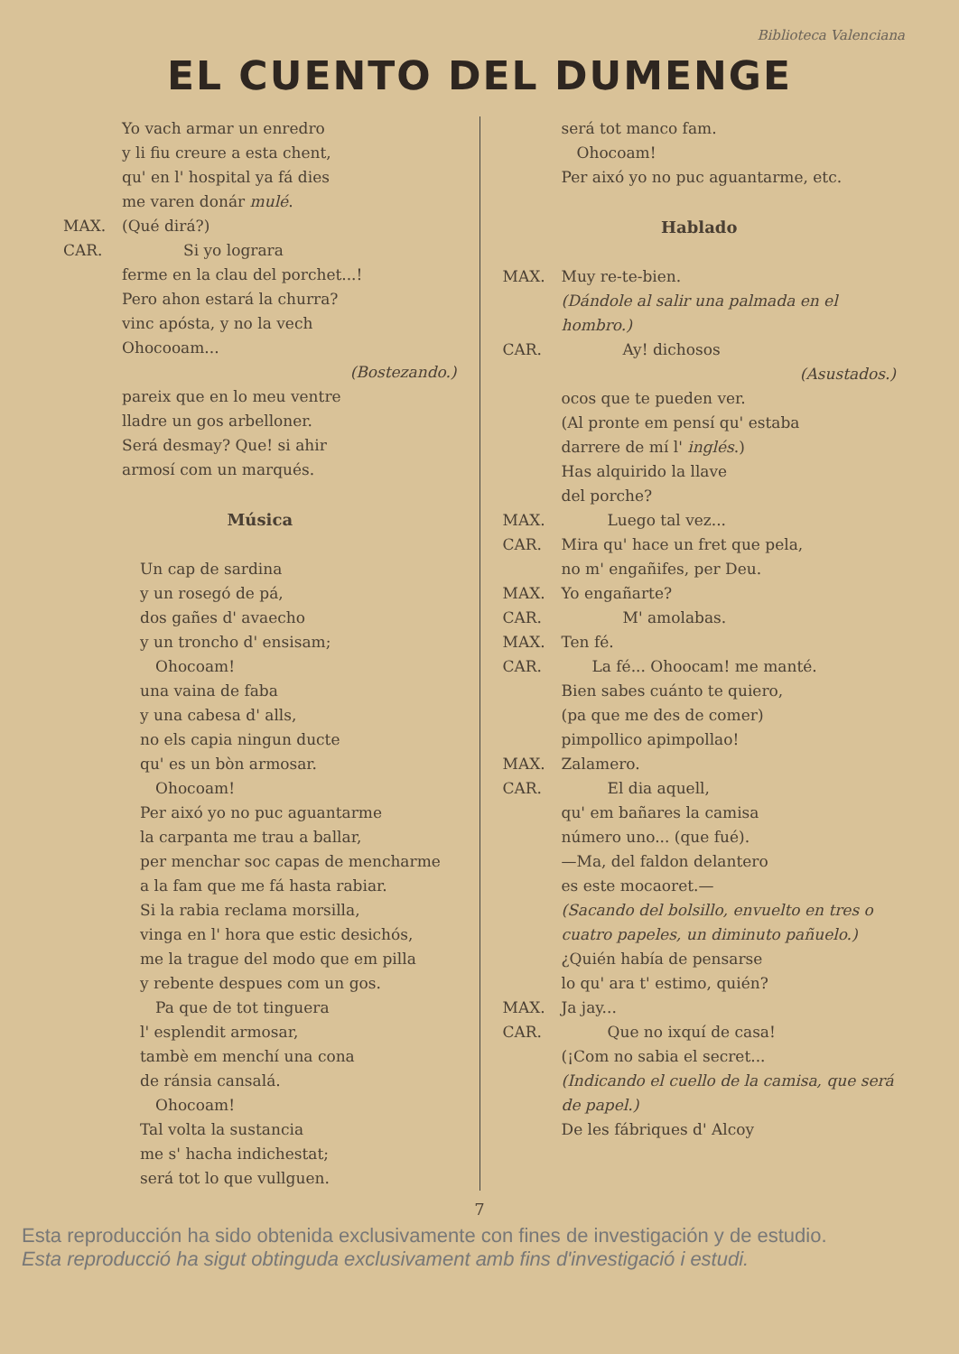Biblioteca Valenciana
EL CUENTO DEL DUMENGE
Yo vach armar un enredro
y li fiu creure a esta chent,
qu' en l' hospital ya fá dies
me varen donár mulé.
MAX. (Qué dirá?)
CAR.    Si yo lograra
ferme en la clau del porchet...!
Pero ahon estará la churra?
vinc apósta, y no la vech
Ohocooam...
(Bostezando.)
pareix que en lo meu ventre
lladre un gos arbelloner.
Será desmay? Que! si ahir
armosí com un marqués.
Música
Un cap de sardina
y un rosegó de pá,
dos gañes d' avaecho
y un troncho d' ensisam;
 Ohocoam!
una vaina de faba
y una cabesa d' alls,
no els capia ningun ducte
qu' es un bòn armosar.
 Ohocoam!
Per aixó yo no puc aguantarme
la carpanta me trau a ballar,
per menchar soc capas de mencharme
a la fam que me fá hasta rabiar.
Si la rabia reclama morsilla,
vinga en l' hora que estic desichós,
me la trague del modo que em pilla
y rebente despues com un gos.
 Pa que de tot tinguera
l' esplendit armosar,
tambè em menchí una cona
de ránsia cansalá.
 Ohocoam!
Tal volta la sustancia
me s' hacha indichestat;
será tot lo que vullguen.
será tot manco fam.
 Ohocoam!
Per aixó yo no puc aguantarme, etc.
Hablado
MAX. Muy re-te-bien.
(Dándole al salir una palmada en el hombro.)
CAR.    Ay! dichosos
(Asustados.)
ocos que te pueden ver.
(Al pronte em pensí qu' estaba
darrere de mí l' inglés.)
Has alquirido la llave
del porche?
MAX.   Luego tal vez...
CAR. Mira qu' hace un fret que pela,
no m' engañifes, per Deu.
MAX. Yo engañarte?
CAR.    M' amolabas.
MAX. Ten fé.
CAR.  La fé... Ohoocam! me manté.
Bien sabes cuánto te quiero,
(pa que me des de comer)
pimpollico apimpollao!
MAX. Zalamero.
CAR.   El dia aquell,
qu' em bañares la camisa
número uno... (que fué).
—Ma, del faldon delantero
es este mocaoret.—
(Sacando del bolsillo, envuelto en tres o cuatro papeles, un diminuto pañuelo.)
¿Quién había de pensarse
lo qu' ara t' estimo, quién?
MAX. Ja jay...
CAR.   Que no ixquí de casa!
(¡Com no sabia el secret...
(Indicando el cuello de la camisa, que será de papel.)
De les fábriques d' Alcoy
7
Esta reproducción ha sido obtenida exclusivamente con fines de investigación y de estudio.
Esta reproducció ha sigut obtinguda exclusivament amb fins d'investigació i estudi.